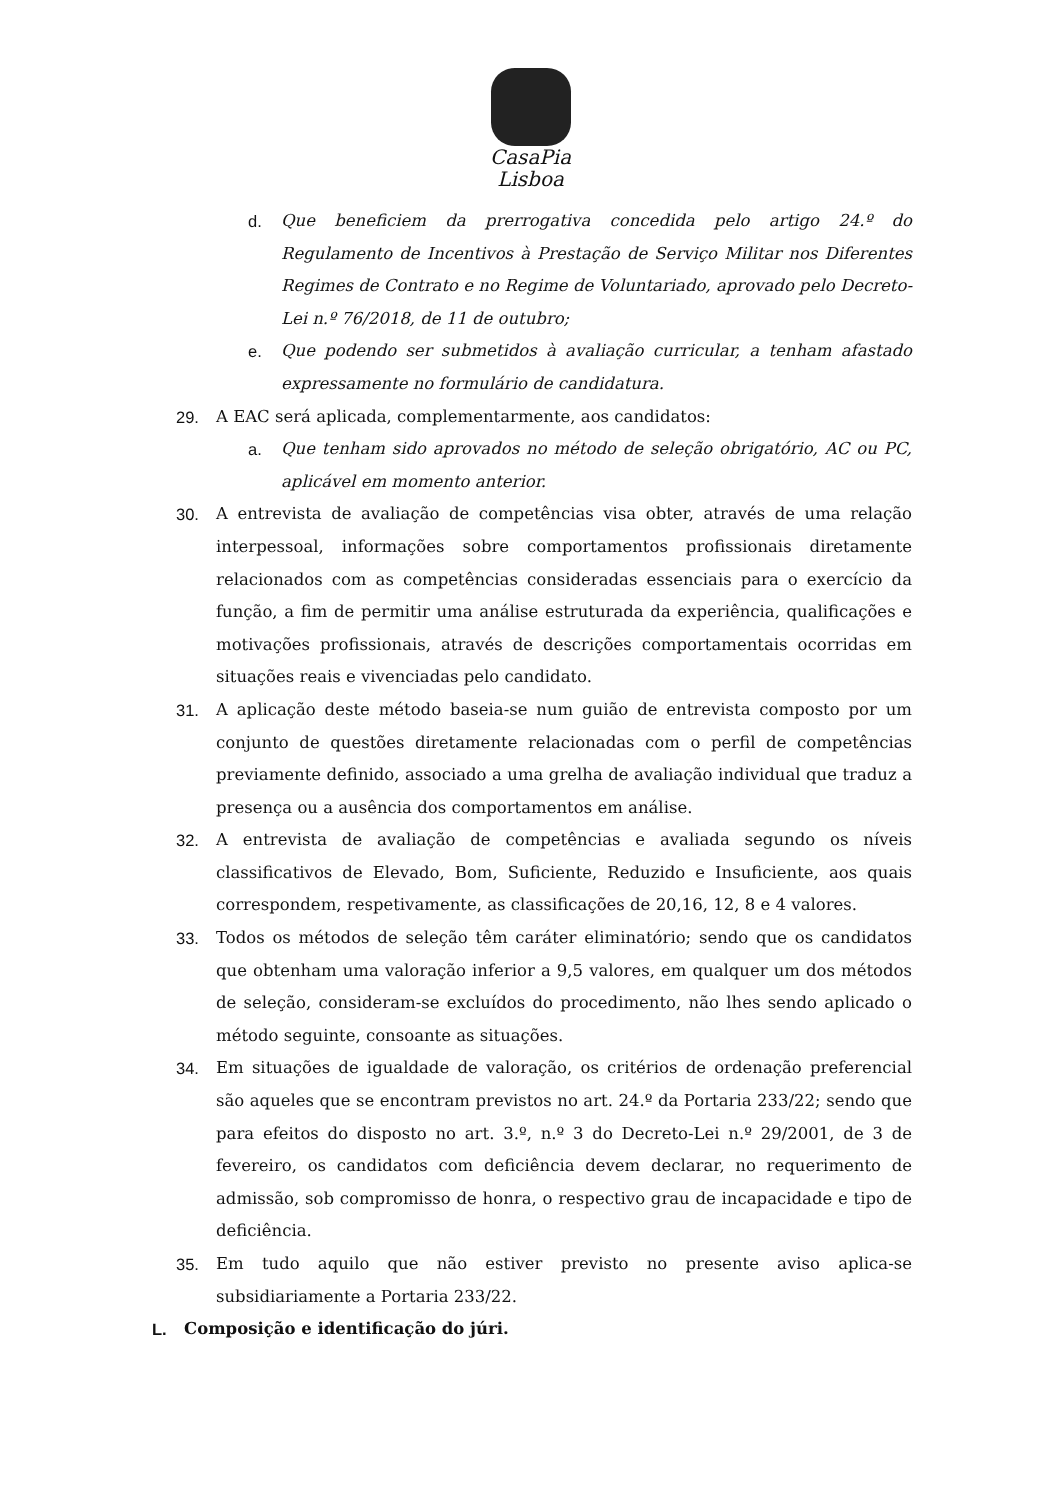CasaPia
Lisboa
d. Que beneficiem da prerrogativa concedida pelo artigo 24.º do Regulamento de Incentivos à Prestação de Serviço Militar nos Diferentes Regimes de Contrato e no Regime de Voluntariado, aprovado pelo Decreto-Lei n.º 76/2018, de 11 de outubro;
e. Que podendo ser submetidos à avaliação curricular, a tenham afastado expressamente no formulário de candidatura.
29. A EAC será aplicada, complementarmente, aos candidatos:
a. Que tenham sido aprovados no método de seleção obrigatório, AC ou PC, aplicável em momento anterior.
30. A entrevista de avaliação de competências visa obter, através de uma relação interpessoal, informações sobre comportamentos profissionais diretamente relacionados com as competências consideradas essenciais para o exercício da função, a fim de permitir uma análise estruturada da experiência, qualificações e motivações profissionais, através de descrições comportamentais ocorridas em situações reais e vivenciadas pelo candidato.
31. A aplicação deste método baseia-se num guião de entrevista composto por um conjunto de questões diretamente relacionadas com o perfil de competências previamente definido, associado a uma grelha de avaliação individual que traduz a presença ou a ausência dos comportamentos em análise.
32. A entrevista de avaliação de competências e avaliada segundo os níveis classificativos de Elevado, Bom, Suficiente, Reduzido e Insuficiente, aos quais correspondem, respetivamente, as classificações de 20,16, 12, 8 e 4 valores.
33. Todos os métodos de seleção têm caráter eliminatório; sendo que os candidatos que obtenham uma valoração inferior a 9,5 valores, em qualquer um dos métodos de seleção, consideram-se excluídos do procedimento, não lhes sendo aplicado o método seguinte, consoante as situações.
34. Em situações de igualdade de valoração, os critérios de ordenação preferencial são aqueles que se encontram previstos no art. 24.º da Portaria 233/22; sendo que para efeitos do disposto no art. 3.º, n.º 3 do Decreto-Lei n.º 29/2001, de 3 de fevereiro, os candidatos com deficiência devem declarar, no requerimento de admissão, sob compromisso de honra, o respectivo grau de incapacidade e tipo de deficiência.
35. Em tudo aquilo que não estiver previsto no presente aviso aplica-se subsidiariamente a Portaria 233/22.
L. Composição e identificação do júri.